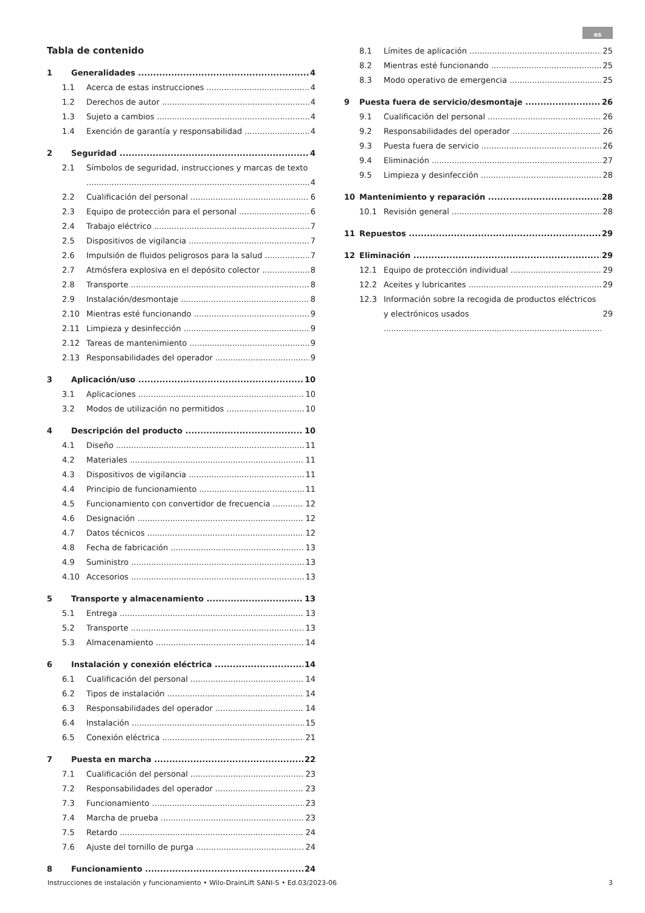es
Tabla de contenido
1 Generalidades 4
1.1 Acerca de estas instrucciones 4
1.2 Derechos de autor 4
1.3 Sujeto a cambios 4
1.4 Exención de garantía y responsabilidad 4
2 Seguridad 4
2.1 Símbolos de seguridad, instrucciones y marcas de texto
4
2.2 Cualificación del personal 6
2.3 Equipo de protección para el personal 6
2.4 Trabajo eléctrico 7
2.5 Dispositivos de vigilancia 7
2.6 Impulsión de fluidos peligrosos para la salud 7
2.7 Atmósfera explosiva en el depósito colector 8
2.8 Transporte 8
2.9 Instalación/desmontaje 8
2.10 Mientras esté funcionando 9
2.11 Limpieza y desinfección 9
2.12 Tareas de mantenimiento 9
2.13 Responsabilidades del operador 9
3 Aplicación/uso 10
3.1 Aplicaciones 10
3.2 Modos de utilización no permitidos 10
4 Descripción del producto 10
4.1 Diseño 11
4.2 Materiales 11
4.3 Dispositivos de vigilancia 11
4.4 Principio de funcionamiento 11
4.5 Funcionamiento con convertidor de frecuencia 12
4.6 Designación 12
4.7 Datos técnicos 12
4.8 Fecha de fabricación 13
4.9 Suministro 13
4.10 Accesorios 13
5 Transporte y almacenamiento 13
5.1 Entrega 13
5.2 Transporte 13
5.3 Almacenamiento 14
6 Instalación y conexión eléctrica 14
6.1 Cualificación del personal 14
6.2 Tipos de instalación 14
6.3 Responsabilidades del operador 14
6.4 Instalación 15
6.5 Conexión eléctrica 21
7 Puesta en marcha 22
7.1 Cualificación del personal 23
7.2 Responsabilidades del operador 23
7.3 Funcionamiento 23
7.4 Marcha de prueba 23
7.5 Retardo 24
7.6 Ajuste del tornillo de purga 24
8 Funcionamiento 24
8.1 Límites de aplicación 25
8.2 Mientras esté funcionando 25
8.3 Modo operativo de emergencia 25
9 Puesta fuera de servicio/desmontaje 26
9.1 Cualificación del personal 26
9.2 Responsabilidades del operador 26
9.3 Puesta fuera de servicio 26
9.4 Eliminación 27
9.5 Limpieza y desinfección 28
10 Mantenimiento y reparación 28
10.1 Revisión general 28
11 Repuestos 29
12 Eliminación 29
12.1 Equipo de protección individual 29
12.2 Aceites y lubricantes 29
12.3 Información sobre la recogida de productos eléctricos y electrónicos usados
29
Instrucciones de instalación y funcionamiento • Wilo-DrainLift SANI-S • Ed.03/2023-06 3